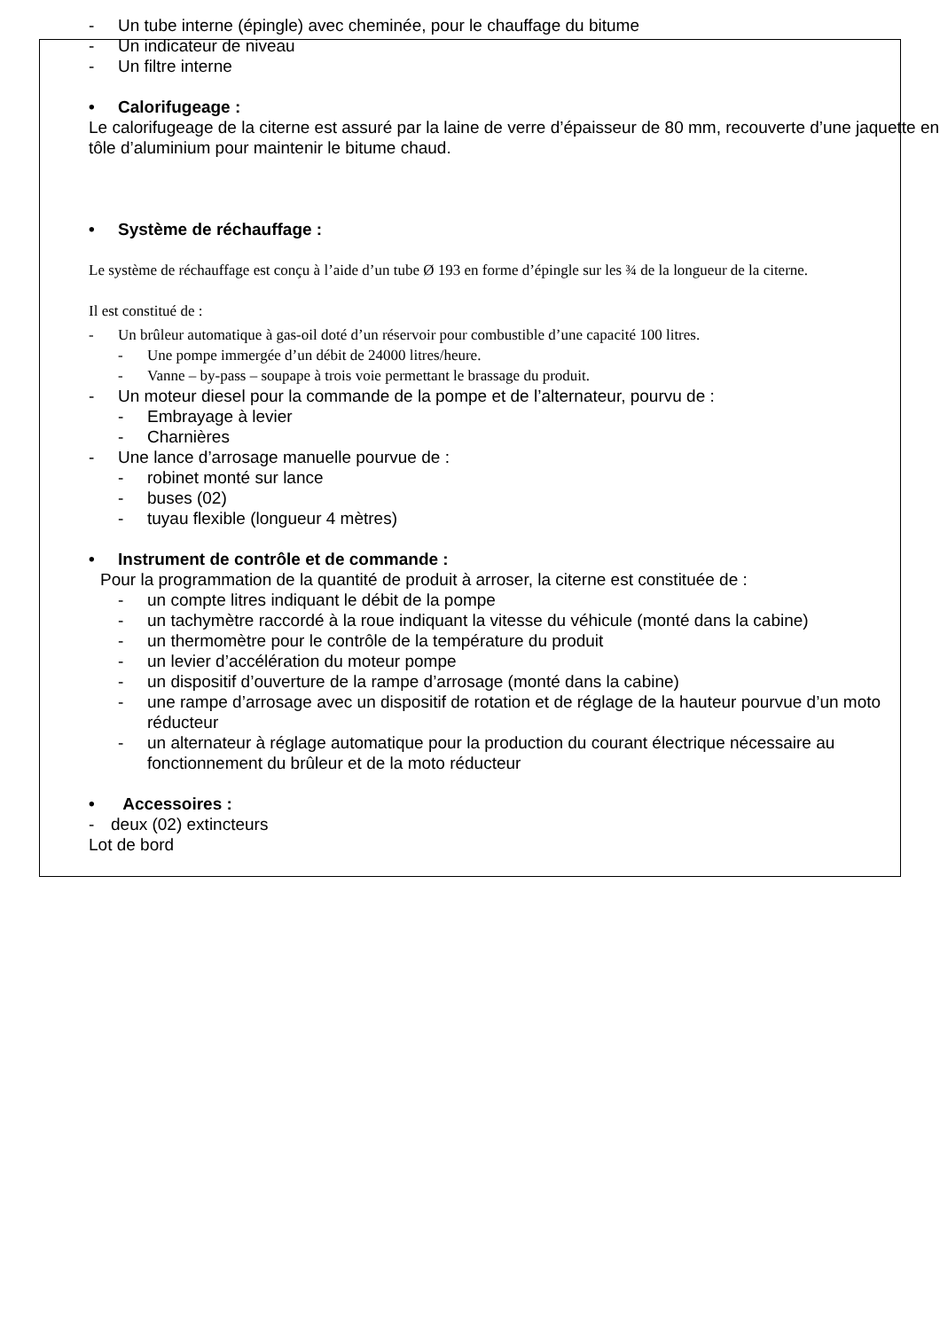- Un tube interne (épingle) avec cheminée, pour le chauffage du bitume
- Un indicateur de niveau
- Un filtre interne
• Calorifugeage :
Le calorifugeage de la citerne est assuré par la laine de verre d’épaisseur de 80 mm, recouverte d’une jaquette en tôle d’aluminium pour maintenir le bitume chaud.
• Système de réchauffage :
Le système de réchauffage est conçu à l’aide d’un tube Ø 193 en forme d’épingle sur les ¾ de la longueur de la citerne.
Il est constitué de :
- Un brûleur automatique à gas-oil doté d’un réservoir pour combustible d’une capacité 100 litres.
- Une pompe immergée d’un débit de 24000 litres/heure.
- Vanne – by-pass – soupape à trois voie permettant le brassage du produit.
- Un moteur diesel pour la commande de la pompe et de l’alternateur, pourvu de :
- Embrayage à levier
- Charnières
- Une lance d’arrosage manuelle pourvue de :
- robinet monté sur lance
- buses (02)
- tuyau flexible (longueur 4 mètres)
• Instrument de contrôle et de commande :
Pour la programmation de la quantité de produit à arroser, la citerne est constituée de :
- un compte litres indiquant le débit de la pompe
- un tachymètre raccordé à la roue indiquant la vitesse du véhicule (monté dans la cabine)
- un thermomètre pour le contrôle de la température du produit
- un levier d’accélération du moteur pompe
- un dispositif d’ouverture de la rampe d’arrosage (monté dans la cabine)
- une rampe d’arrosage avec un dispositif de rotation et de réglage de la hauteur pourvue d’un moto réducteur
- un alternateur à réglage automatique pour la production du courant électrique nécessaire au fonctionnement du brûleur et de la moto réducteur
• Accessoires :
- deux (02) extincteurs
Lot de bord